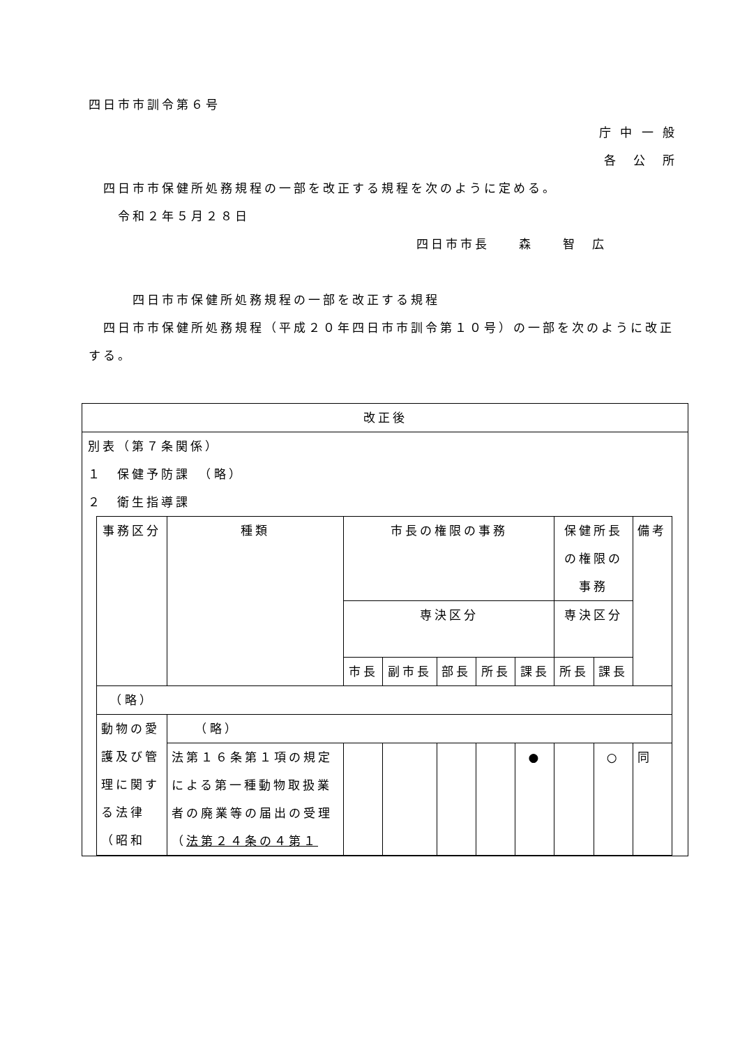四日市市訓令第６号
庁 中 一 般
各　公　所
　四日市市保健所処務規程の一部を改正する規程を次のように定める。
　　令和２年５月２８日
四日市市長　　森　　智　広
　　　四日市市保健所処務規程の一部を改正する規程
　四日市市保健所処務規程（平成２０年四日市市訓令第１０号）の一部を次のように改正する。
| 改正後 |
| 別表（第７条関係） １ 保健予防課 （略） ２ 衛生指導課 / 事務区分 / 種類 / 市長の権限の事務 / / / / / 保健所長の権限の事務 / / 備考 / / --- / --- / --- / --- / --- / --- / --- / --- / --- / --- / / / / 専決区分 / / / / / 専決区分 / / / / / / 市長 / 副市長 / 部長 / 所長 / 課長 / 所長 / 課長 / / / （略） / / / / / / / / / / / 動物の愛護及び管理に関する法律（昭和 / （略） / / / / / / / / / / / 法第１６条第１項の規定による第一種動物取扱業者の廃業等の届出の受理 （ 法第２４条の４第１ / / / / / ● / / ○ / 同 / |